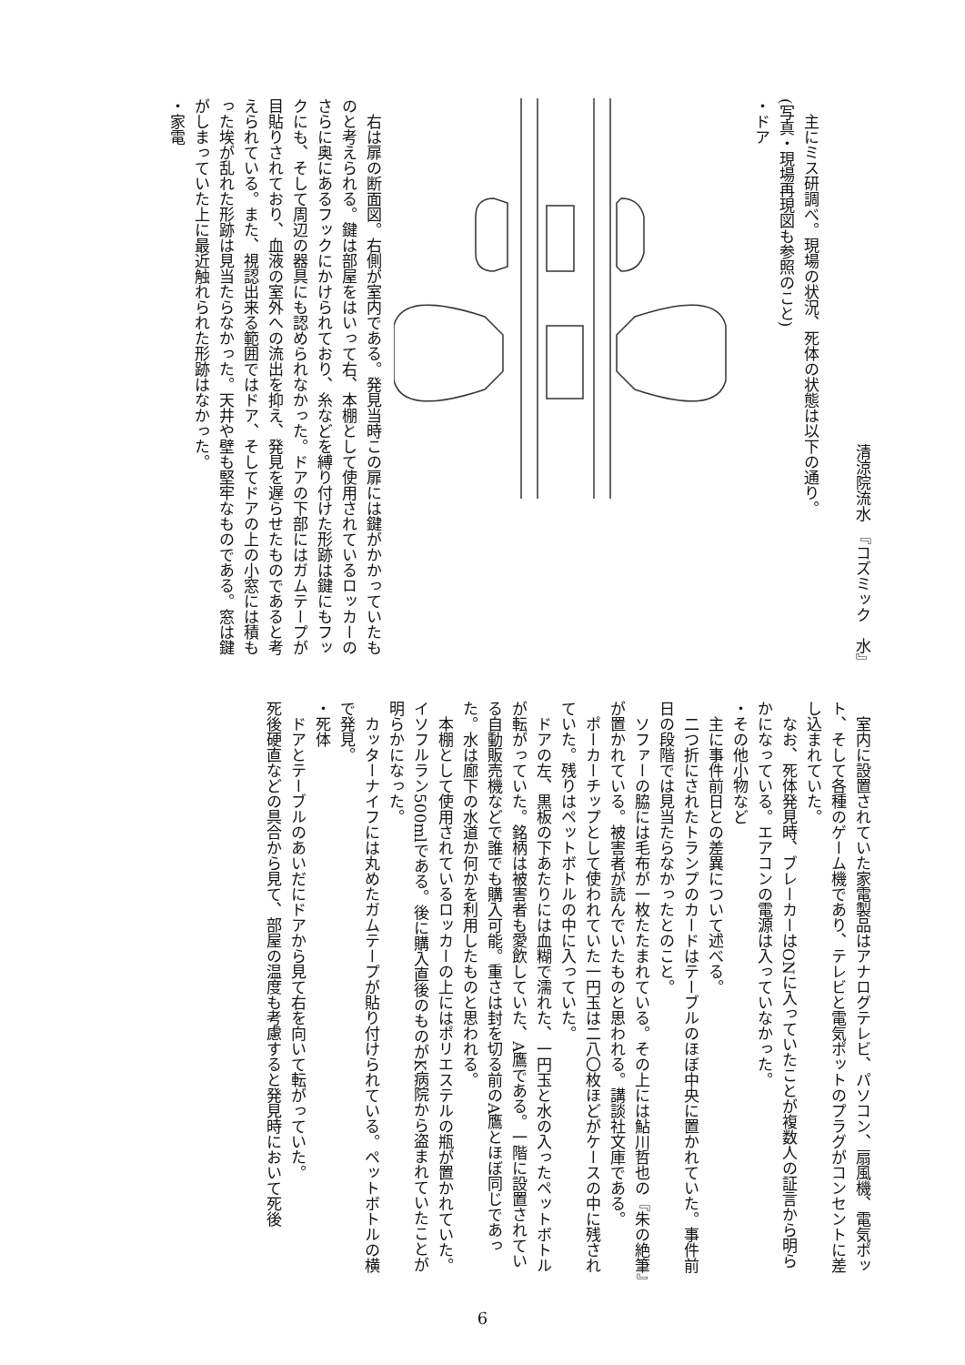清涼院流水　『コズミック　水』
主にミス研調べ。現場の状況、死体の状態は以下の通り。
(写真・現場再現図も参照のこと)
・ドア
右は扉の断面図。右側が室内である。発見当時この扉には鍵がかかっていたものと考えられる。鍵は部屋をはいって右、本棚として使用されているロッカーのさらに奥にあるフックにかけられており、糸などを縛り付けた形跡は鍵にもフックにも、そして周辺の器具にも認められなかった。ドアの下部にはガムテープが目貼りされており、血液の室外への流出を抑え、発見を遅らせたものであると考えられている。また、視認出来る範囲ではドア、そしてドアの上の小窓には積もった埃が乱れた形跡は見当たらなかった。天井や壁も堅牢なものである。窓は鍵がしまっていた上に最近触れられた形跡はなかった。
・家電
室内に設置されていた家電製品はアナログテレビ、パソコン、扇風機、電気ポット、そして各種のゲーム機であり、テレビと電気ポットのプラグがコンセントに差し込まれていた。
なお、死体発見時、ブレーカーはONに入っていたことが複数人の証言から明らかになっている。エアコンの電源は入っていなかった。
・その他小物など
主に事件前日との差異について述べる。
二つ折にされたトランプのカードはテーブルのほぼ中央に置かれていた。事件前日の段階では見当たらなかったとのこと。
ソファーの脇には毛布が一枚たたまれている。その上には鮎川哲也の『朱の絶筆』が置かれている。被害者が読んでいたものと思われる。講談社文庫である。
ポーカーチップとして使われていた一円玉は二八〇枚ほどがケースの中に残されていた。残りはペットボトルの中に入っていた。
ドアの左、黒板の下あたりには血糊で濡れた、一円玉と水の入ったペットボトルが転がっていた。銘柄は被害者も愛飲していた、A鷹である。一階に設置されている自動販売機などで誰でも購入可能。重さは封を切る前のA鷹とほぼ同じであった。水は廊下の水道か何かを利用したものと思われる。
本棚として使用されているロッカーの上にはポリエステルの瓶が置かれていた。イソフルラン500mlである。後に購入直後のものがK病院から盗まれていたことが明らかになった。
カッターナイフには丸めたガムテープが貼り付けられている。ペットボトルの横で発見。
・死体
ドアとテーブルのあいだにドアから見て右を向いて転がっていた。
死後硬直などの具合から見て、部屋の温度も考慮すると発見時において死後
6